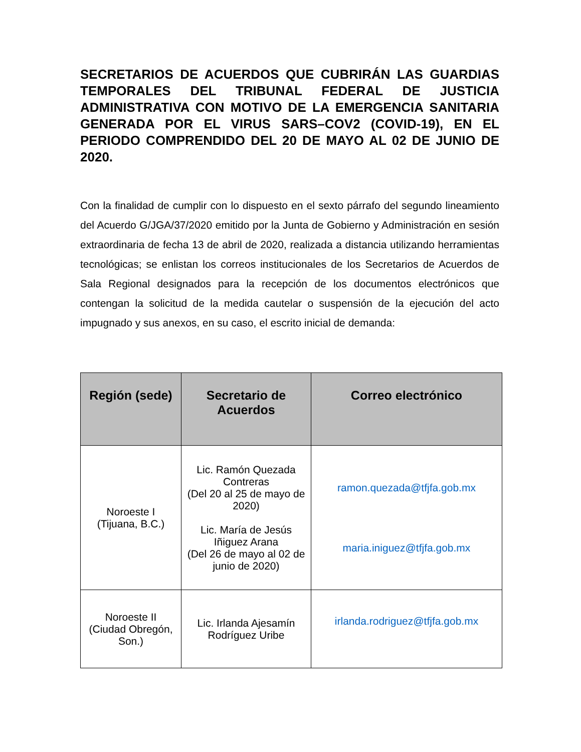SECRETARIOS DE ACUERDOS QUE CUBRIRÁN LAS GUARDIAS TEMPORALES DEL TRIBUNAL FEDERAL DE JUSTICIA ADMINISTRATIVA CON MOTIVO DE LA EMERGENCIA SANITARIA GENERADA POR EL VIRUS SARS–COV2 (COVID-19), EN EL PERIODO COMPRENDIDO DEL 20 DE MAYO AL 02 DE JUNIO DE 2020.
Con la finalidad de cumplir con lo dispuesto en el sexto párrafo del segundo lineamiento del Acuerdo G/JGA/37/2020 emitido por la Junta de Gobierno y Administración en sesión extraordinaria de fecha 13 de abril de 2020, realizada a distancia utilizando herramientas tecnológicas; se enlistan los correos institucionales de los Secretarios de Acuerdos de Sala Regional designados para la recepción de los documentos electrónicos que contengan la solicitud de la medida cautelar o suspensión de la ejecución del acto impugnado y sus anexos, en su caso, el escrito inicial de demanda:
| Región (sede) | Secretario de Acuerdos | Correo electrónico |
| --- | --- | --- |
| Noroeste I (Tijuana, B.C.) | Lic. Ramón Quezada Contreras (Del 20 al 25 de mayo de 2020) Lic. María de Jesús Iñiguez Arana (Del 26 de mayo al 02 de junio de 2020) | ramon.quezada@tfjfa.gob.mx maria.iniguez@tfjfa.gob.mx |
| Noroeste II (Ciudad Obregón, Son.) | Lic. Irlanda Ajesamín Rodríguez Uribe | irlanda.rodriguez@tfjfa.gob.mx |